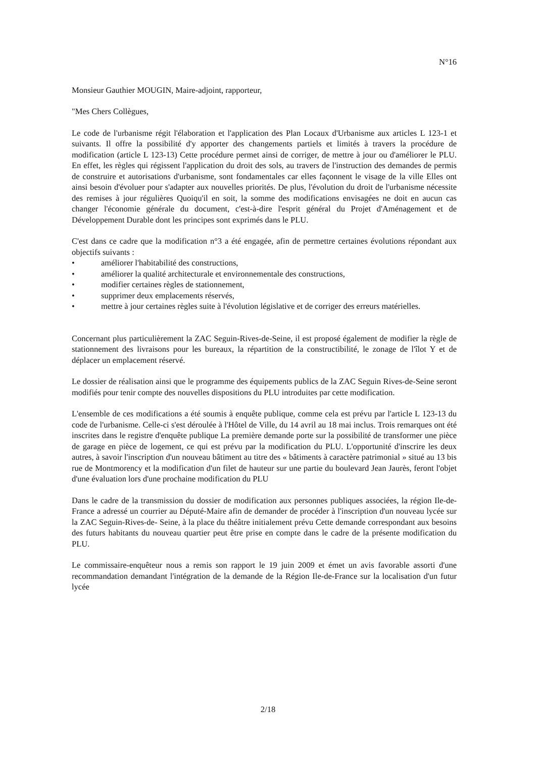N°16
Monsieur Gauthier MOUGIN, Maire-adjoint, rapporteur,
"Mes Chers Collègues,
Le code de l'urbanisme régit l'élaboration et l'application des Plan Locaux d'Urbanisme aux articles L 123-1 et suivants. Il offre la possibilité d'y apporter des changements partiels et limités à travers la procédure de modification (article L 123-13) Cette procédure permet ainsi de corriger, de mettre à jour ou d'améliorer le PLU. En effet, les règles qui régissent l'application du droit des sols, au travers de l'instruction des demandes de permis de construire et autorisations d'urbanisme, sont fondamentales car elles façonnent le visage de la ville Elles ont ainsi besoin d'évoluer pour s'adapter aux nouvelles priorités. De plus, l'évolution du droit de l'urbanisme nécessite des remises à jour régulières Quoiqu'il en soit, la somme des modifications envisagées ne doit en aucun cas changer l'économie générale du document, c'est-à-dire l'esprit général du Projet d'Aménagement et de Développement Durable dont les principes sont exprimés dans le PLU.
C'est dans ce cadre que la modification n°3 a été engagée, afin de permettre certaines évolutions répondant aux objectifs suivants :
• améliorer l'habitabilité des constructions,
• améliorer la qualité architecturale et environnementale des constructions,
• modifier certaines règles de stationnement,
• supprimer deux emplacements réservés,
• mettre à jour certaines règles suite à l'évolution législative et de corriger des erreurs matérielles.
Concernant plus particulièrement la ZAC Seguin-Rives-de-Seine, il est proposé également de modifier la règle de stationnement des livraisons pour les bureaux, la répartition de la constructibilité, le zonage de l'îlot Y et de déplacer un emplacement réservé.
Le dossier de réalisation ainsi que le programme des équipements publics de la ZAC Seguin Rives-de-Seine seront modifiés pour tenir compte des nouvelles dispositions du PLU introduites par cette modification.
L'ensemble de ces modifications a été soumis à enquête publique, comme cela est prévu par l'article L 123-13 du code de l'urbanisme. Celle-ci s'est déroulée à l'Hôtel de Ville, du 14 avril au 18 mai inclus. Trois remarques ont été inscrites dans le registre d'enquête publique La première demande porte sur la possibilité de transformer une pièce de garage en pièce de logement, ce qui est prévu par la modification du PLU. L'opportunité d'inscrire les deux autres, à savoir l'inscription d'un nouveau bâtiment au titre des « bâtiments à caractère patrimonial » situé au 13 bis rue de Montmorency et la modification d'un filet de hauteur sur une partie du boulevard Jean Jaurès, feront l'objet d'une évaluation lors d'une prochaine modification du PLU
Dans le cadre de la transmission du dossier de modification aux personnes publiques associées, la région Ile-de-France a adressé un courrier au Député-Maire afin de demander de procéder à l'inscription d'un nouveau lycée sur la ZAC Seguin-Rives-de- Seine, à la place du théâtre initialement prévu Cette demande correspondant aux besoins des futurs habitants du nouveau quartier peut être prise en compte dans le cadre de la présente modification du PLU.
Le commissaire-enquêteur nous a remis son rapport le 19 juin 2009 et émet un avis favorable assorti d'une recommandation demandant l'intégration de la demande de la Région Ile-de-France sur la localisation d'un futur lycée
2/18